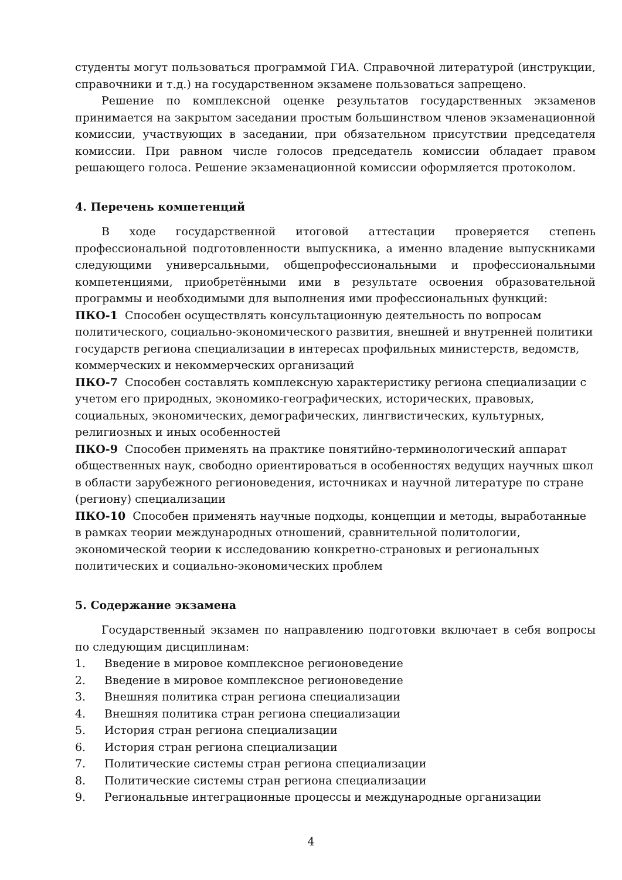студенты могут пользоваться программой ГИА. Справочной литературой (инструкции, справочники и т.д.) на государственном экзамене пользоваться запрещено.
Решение по комплексной оценке результатов государственных экзаменов принимается на закрытом заседании простым большинством членов экзаменационной комиссии, участвующих в заседании, при обязательном присутствии председателя комиссии. При равном числе голосов председатель комиссии обладает правом решающего голоса. Решение экзаменационной комиссии оформляется протоколом.
4. Перечень компетенций
В ходе государственной итоговой аттестации проверяется степень профессиональной подготовленности выпускника, а именно владение выпускниками следующими универсальными, общепрофессиональными и профессиональными компетенциями, приобретёнными ими в результате освоения образовательной программы и необходимыми для выполнения ими профессиональных функций:
ПКО-1 Способен осуществлять консультационную деятельность по вопросам политического, социально-экономического развития, внешней и внутренней политики государств региона специализации в интересах профильных министерств, ведомств, коммерческих и некоммерческих организаций
ПКО-7 Способен составлять комплексную характеристику региона специализации с учетом его природных, экономико-географических, исторических, правовых, социальных, экономических, демографических, лингвистических, культурных, религиозных и иных особенностей
ПКО-9 Способен применять на практике понятийно-терминологический аппарат общественных наук, свободно ориентироваться в особенностях ведущих научных школ в области зарубежного регионоведения, источниках и научной литературе по стране (региону) специализации
ПКО-10 Способен применять научные подходы, концепции и методы, выработанные в рамках теории международных отношений, сравнительной политологии, экономической теории к исследованию конкретно-страновых и региональных политических и социально-экономических проблем
5. Содержание экзамена
Государственный экзамен по направлению подготовки включает в себя вопросы по следующим дисциплинам:
1. Введение в мировое комплексное регионоведение
2. Введение в мировое комплексное регионоведение
3. Внешняя политика стран региона специализации
4. Внешняя политика стран региона специализации
5. История стран региона специализации
6. История стран региона специализации
7. Политические системы стран региона специализации
8. Политические системы стран региона специализации
9. Региональные интеграционные процессы и международные организации
4